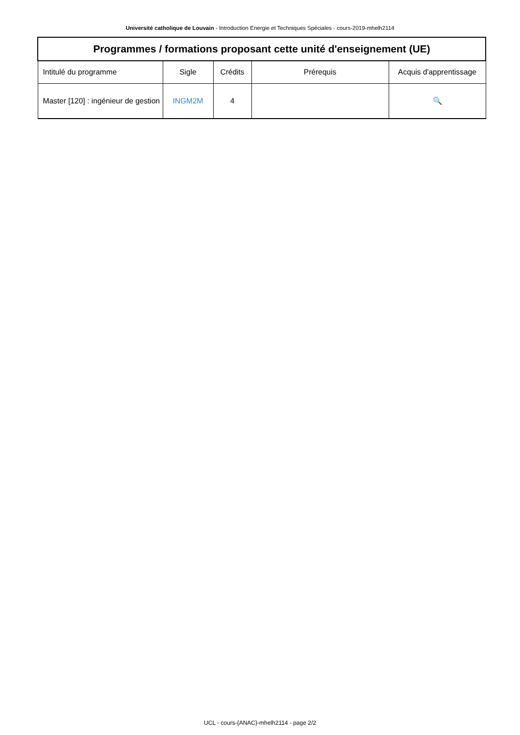Université catholique de Louvain - Introduction Energie et Techniques Spéciales - cours-2019-mhelh2114
| Programmes / formations proposant cette unité d'enseignement (UE) | | | | |
| --- | --- | --- | --- | --- |
| Intitulé du programme | Sigle | Crédits | Prérequis | Acquis d'apprentissage |
| Master [120] : ingénieur de gestion | INGM2M | 4 | | 🔍 |
UCL - cours-{ANAC}-mhelh2114 - page 2/2